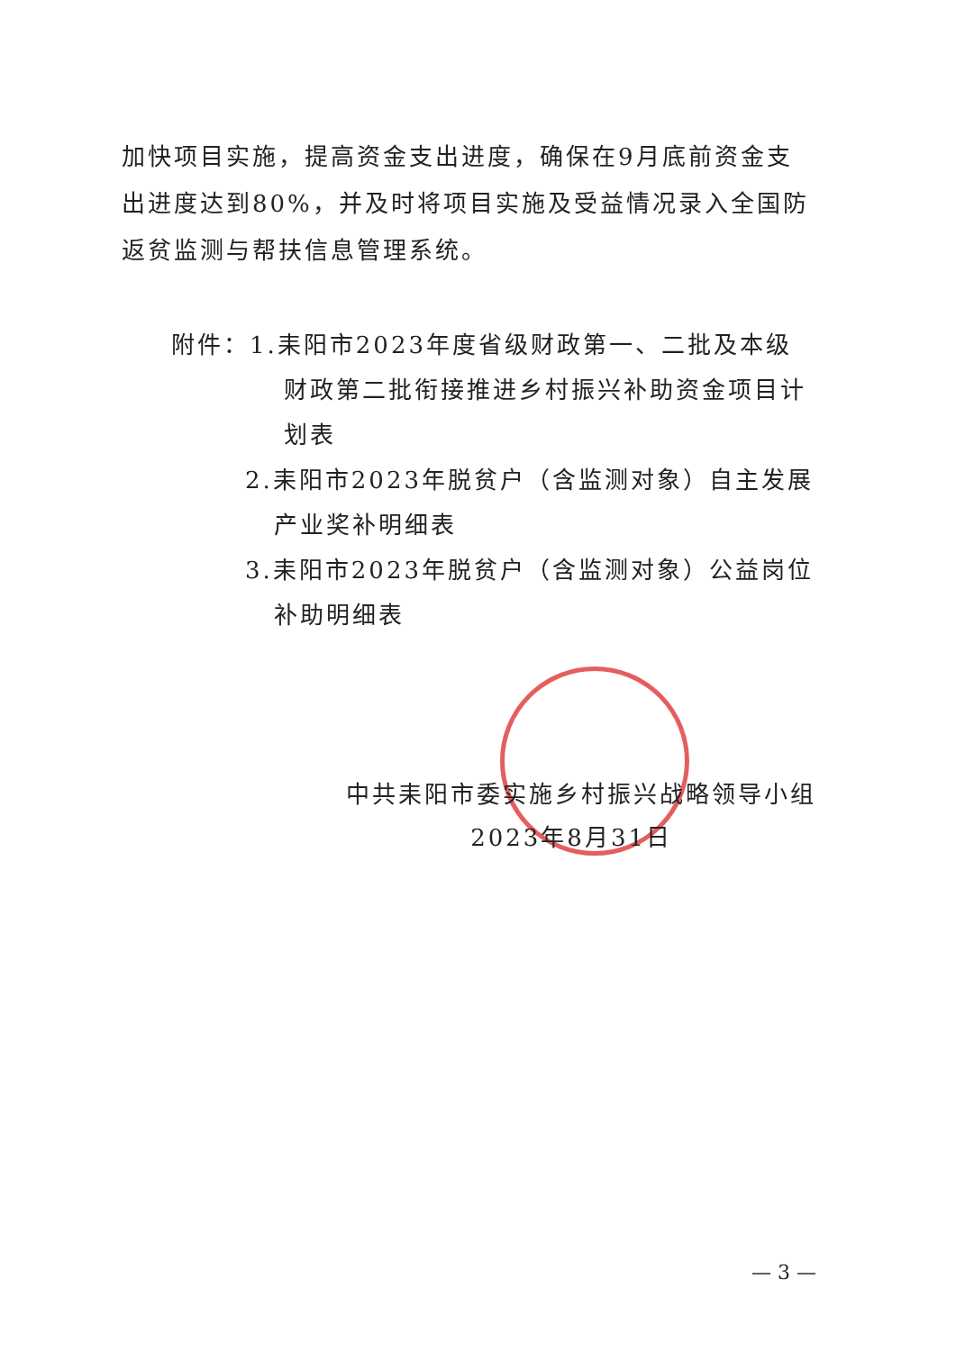加快项目实施，提高资金支出进度，确保在9月底前资金支出进度达到80%，并及时将项目实施及受益情况录入全国防返贫监测与帮扶信息管理系统。
附件：1.耒阳市2023年度省级财政第一、二批及本级财政第二批衔接推进乡村振兴补助资金项目计划表
2.耒阳市2023年脱贫户（含监测对象）自主发展产业奖补明细表
3.耒阳市2023年脱贫户（含监测对象）公益岗位补助明细表
中共耒阳市委实施乡村振兴战略领导小组
2023年8月31日
— 3 —